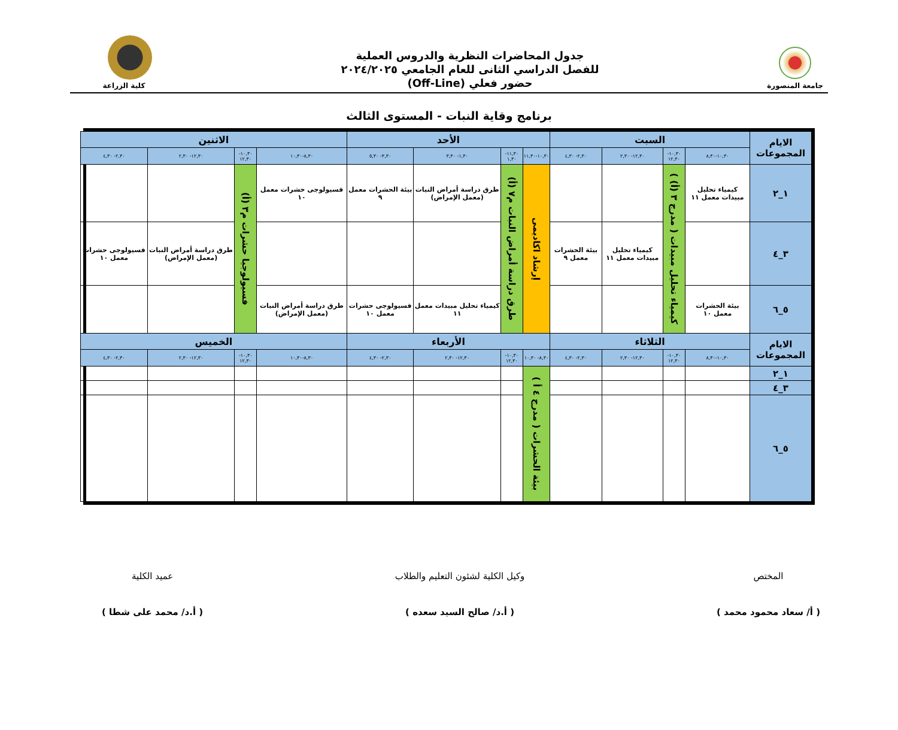جامعة المنصورة
جدول المحاضرات النظرية والدروس العملية
للفصل الدراسي الثانى للعام الجامعي ٢٠٢٤/٢٠٢٥
حضور فعلي (Off-Line)
كلية الزراعة
برنامج وقاية النبات - المستوى الثالث
| الايام المجموعات | السبت | | | | الأحد | | | | الاثنين | | | |
| --- | --- | --- | --- | --- | --- | --- | --- | --- | --- | --- | --- | --- |
| | ١٠,٣٠-٨,٣٠ | ١٠,٣٠- ١٢,٣٠ | ١٢,٣٠- ٢,٣٠ | ٢,٣٠- ٤,٣٠ | ١٠,٣٠-١١,٣٠ | ١١,٣٠- ١,٣٠ | ١,٣٠- ٣,٣٠ | ٣,٣٠- ٥,٣٠ | ٨,٣٠-١٠,٣٠ | ١٠,٣٠- ١٢,٣٠ | ١٢,٣٠- ٢,٣٠ | ٢,٣٠- ٤,٣٠ |
| ١_٢ | كيمياء تحليل مبيدات معمل ١١ | كيمياء تحليل مبيدات ( مدرج ٣ (أ) ) | | | إرشاد اكاديمى | طرق دراسة أمراض النبات م٧ (أ) | طرق دراسة أمراض النبات (معمل الإمراض) | بيئة الحشرات معمل ٩ | فسيولوجى حشرات معمل ١٠ | فسيولوجيا حشرات م٣ (أ) | | |
| ٣_٤ | | | كيمياء تحليل مبيدات معمل ١١ | بيئة الحشرات معمل ٩ | | | | | | | طرق دراسة أمراض النبات (معمل الإمراض) | فسيولوجى حشرات معمل ١٠ |
| ٥_٦ | بيئة الحشرات معمل ١٠ | | | | | | كيمياء تحليل مبيدات معمل ١١ | فسيولوجى حشرات معمل ١٠ | طرق دراسة أمراض النبات (معمل الإمراض) | | | |
| الايام المجموعات | الثلاثاء | | | | الأربعاء | | | | الخميس | | | |
| | ١٠,٣٠-٨,٣٠ | ١٠,٣٠- ١٢,٣٠ | ١٢,٣٠- ٢,٣٠ | ٢,٣٠- ٤,٣٠ | ٨,٣٠- ١٠,٣٠ | ١٠,٣٠- ١٢,٣٠ | ١٢,٣٠- ٢,٣٠ | ٢,٣٠- ٤,٣٠ | ٨,٣٠-١٠,٣٠ | ١٠,٣٠- ١٢,٣٠ | ١٢,٣٠- ٢,٣٠ | ٢,٣٠- ٤,٣٠ |
| ١_٢ | | | | | بيئة الحشرات ( مدرج ٤ أ ) | | | | | | | |
| ٣_٤ | | | | | | | | | | | | |
| ٥_٦ | | | | | | | | | | | | |
المختص
( أ/ سعاد محمود محمد )
وكيل الكلية لشئون التعليم والطلاب
( أ.د/ صالح السيد سعده )
عميد الكلية
( أ.د/ محمد على شطا )